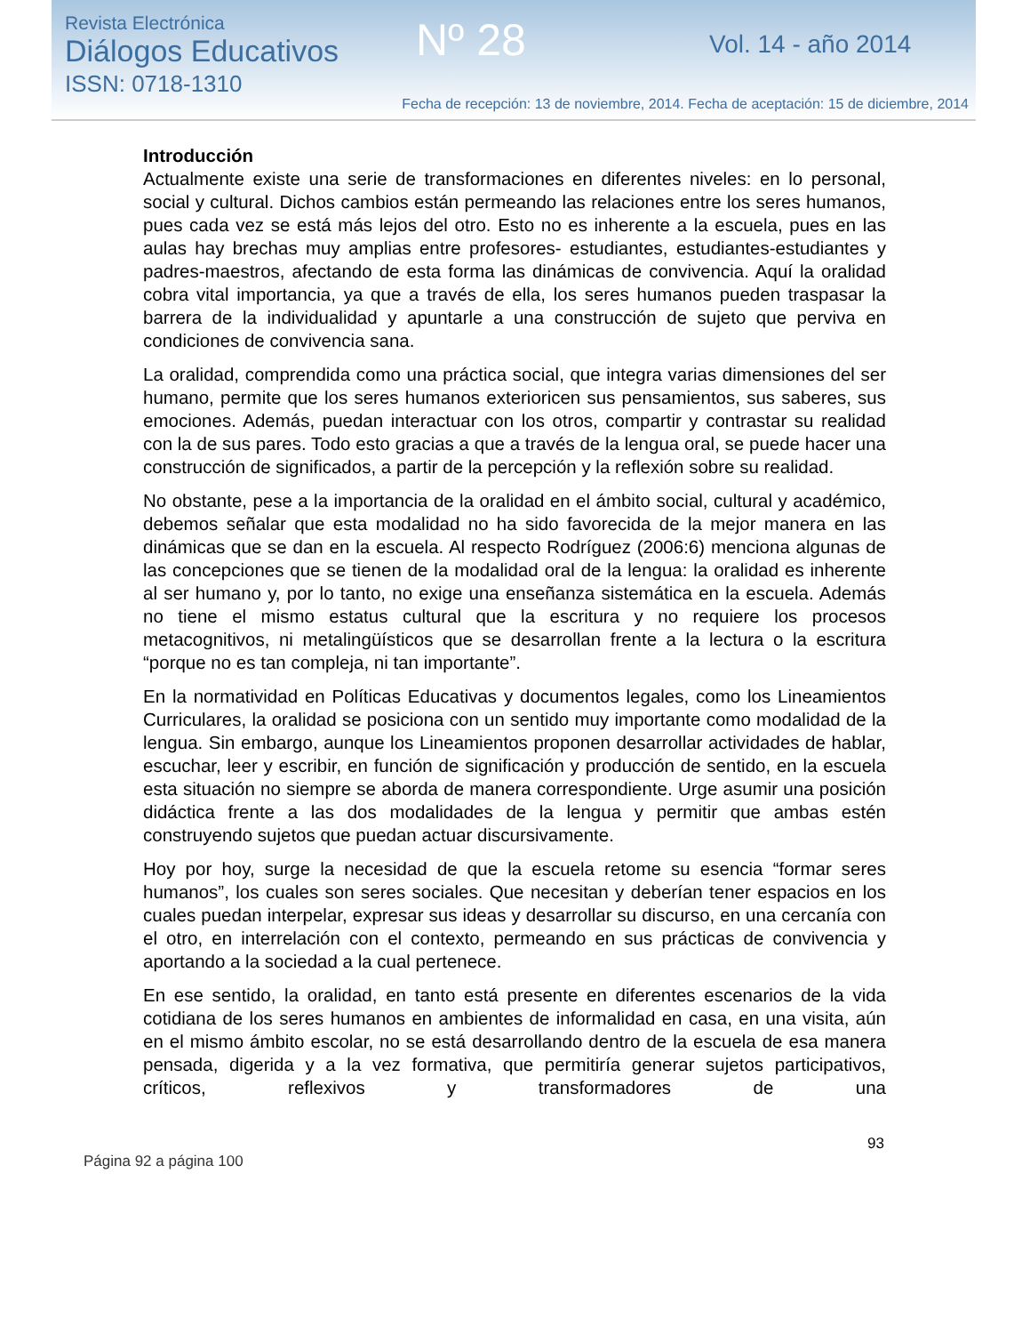Revista Electrónica
Diálogos Educativos
ISSN: 0718-1310
Nº 28 Vol. 14 - año 2014
Fecha de recepción: 13 de noviembre, 2014. Fecha de aceptación: 15 de diciembre, 2014
Introducción
Actualmente existe una serie de transformaciones en diferentes niveles: en lo personal, social y cultural. Dichos cambios están permeando las relaciones entre los seres humanos, pues cada vez se está más lejos del otro. Esto no es inherente a la escuela, pues en las aulas hay brechas muy amplias entre profesores- estudiantes, estudiantes-estudiantes y padres-maestros, afectando de esta forma las dinámicas de convivencia. Aquí la oralidad cobra vital importancia, ya que a través de ella, los seres humanos pueden traspasar la barrera de la individualidad y apuntarle a una construcción de sujeto que perviva en condiciones de convivencia sana.
La oralidad, comprendida como una práctica social, que integra varias dimensiones del ser humano, permite que los seres humanos exterioricen sus pensamientos, sus saberes, sus emociones. Además, puedan interactuar con los otros, compartir y contrastar su realidad con la de sus pares. Todo esto gracias a que a través de la lengua oral, se puede hacer una construcción de significados, a partir de la percepción y la reflexión sobre su realidad.
No obstante, pese a la importancia de la oralidad en el ámbito social, cultural y académico, debemos señalar que esta modalidad no ha sido favorecida de la mejor manera en las dinámicas que se dan en la escuela. Al respecto Rodríguez (2006:6) menciona algunas de las concepciones que se tienen de la modalidad oral de la lengua: la oralidad es inherente al ser humano y, por lo tanto, no exige una enseñanza sistemática en la escuela. Además no tiene el mismo estatus cultural que la escritura y no requiere los procesos metacognitivos, ni metalingüísticos que se desarrollan frente a la lectura o la escritura “porque no es tan compleja, ni tan importante”.
En la normatividad en Políticas Educativas y documentos legales, como los Lineamientos Curriculares, la oralidad se posiciona con un sentido muy importante como modalidad de la lengua. Sin embargo, aunque los Lineamientos proponen desarrollar actividades de hablar, escuchar, leer y escribir, en función de significación y producción de sentido, en la escuela esta situación no siempre se aborda de manera correspondiente. Urge asumir una posición didáctica frente a las dos modalidades de la lengua y permitir que ambas estén construyendo sujetos que puedan actuar discursivamente.
Hoy por hoy, surge la necesidad de que la escuela retome su esencia “formar seres humanos”, los cuales son seres sociales. Que necesitan y deberían tener espacios en los cuales puedan interpelar, expresar sus ideas y desarrollar su discurso, en una cercanía con el otro, en interrelación con el contexto, permeando en sus prácticas de convivencia y aportando a la sociedad a la cual pertenece.
En ese sentido, la oralidad, en tanto está presente en diferentes escenarios de la vida cotidiana de los seres humanos en ambientes de informalidad en casa, en una visita, aún en el mismo ámbito escolar, no se está desarrollando dentro de la escuela de esa manera pensada, digerida y a la vez formativa, que permitiría generar sujetos participativos, críticos, reflexivos y transformadores de una
93
Página 92 a página 100